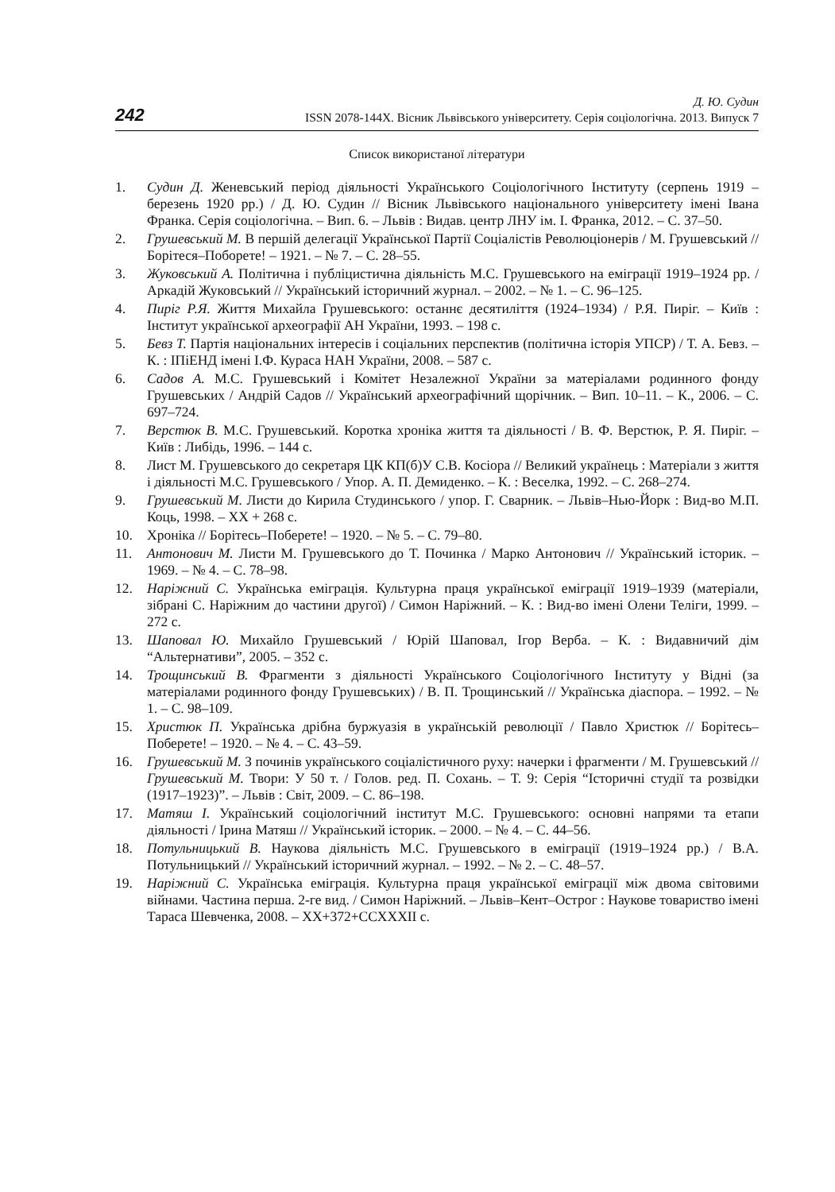242
Д. Ю. Судин
ISSN 2078-144X. Вісник Львівського університету. Серія соціологічна. 2013. Випуск 7
Список використаної літератури
1. Судин Д. Женевський період діяльності Українського Соціологічного Інституту (серпень 1919 – березень 1920 рр.) / Д. Ю. Судин // Вісник Львівського національного університету імені Івана Франка. Серія соціологічна. – Вип. 6. – Львів : Видав. центр ЛНУ ім. І. Франка, 2012. – С. 37–50.
2. Грушевський М. В першій делегації Української Партії Соціалістів Революціонерів / М. Грушевський // Борітеся–Поборете! – 1921. – № 7. – С. 28–55.
3. Жуковський А. Політична і публіцистична діяльність М.С. Грушевського на еміграції 1919–1924 рр. / Аркадій Жуковський // Український історичний журнал. – 2002. – № 1. – С. 96–125.
4. Пиріг Р.Я. Життя Михайла Грушевського: останнє десятиліття (1924–1934) / Р.Я. Пиріг. – Київ : Інститут української археографії АН України, 1993. – 198 с.
5. Бевз Т. Партія національних інтересів і соціальних перспектив (політична історія УПСР) / Т. А. Бевз. – К. : ІПіЕНД імені І.Ф. Кураса НАН України, 2008. – 587 с.
6. Садов А. М.С. Грушевський і Комітет Незалежної України за матеріалами родинного фонду Грушевських / Андрій Садов // Український археографічний щорічник. – Вип. 10–11. – К., 2006. – С. 697–724.
7. Верстюк В. М.С. Грушевський. Коротка хроніка життя та діяльності / В. Ф. Верстюк, Р. Я. Пиріг. – Київ : Либідь, 1996. – 144 с.
8. Лист М. Грушевського до секретаря ЦК КП(б)У С.В. Косіора // Великий українець : Матеріали з життя і діяльності М.С. Грушевського / Упор. А. П. Демиденко. – К. : Веселка, 1992. – С. 268–274.
9. Грушевський М. Листи до Кирила Студинського / упор. Г. Сварник. – Львів–Нью-Йорк : Вид-во М.П. Коць, 1998. – XX + 268 с.
10. Хроніка // Борітесь–Поберете! – 1920. – № 5. – С. 79–80.
11. Антонович М. Листи М. Грушевського до Т. Починка / Марко Антонович // Український історик. – 1969. – № 4. – С. 78–98.
12. Наріжний С. Українська еміграція. Культурна праця української еміграції 1919–1939 (матеріали, зібрані С. Наріжним до частини другої) / Симон Наріжний. – К. : Вид-во імені Олени Теліги, 1999. – 272 с.
13. Шаповал Ю. Михайло Грушевський / Юрій Шаповал, Ігор Верба. – К. : Видавничий дім “Альтернативи”, 2005. – 352 с.
14. Трощинський В. Фрагменти з діяльності Українського Соціологічного Інституту у Відні (за матеріалами родинного фонду Грушевських) / В. П. Трощинський // Українська діаспора. – 1992. – № 1. – С. 98–109.
15. Христюк П. Українська дрібна буржуазія в українській революції / Павло Христюк // Борітесь–Поберете! – 1920. – № 4. – С. 43–59.
16. Грушевський М. З починів українського соціалістичного руху: начерки і фрагменти / М. Грушевський // Грушевський М. Твори: У 50 т. / Голов. ред. П. Сохань. – Т. 9: Серія “Історичні студії та розвідки (1917–1923)”. – Львів : Світ, 2009. – С. 86–198.
17. Матяш І. Український соціологічний інститут М.С. Грушевського: основні напрями та етапи діяльності / Ірина Матяш // Український історик. – 2000. – № 4. – С. 44–56.
18. Потульницький В. Наукова діяльність М.С. Грушевського в еміграції (1919–1924 рр.) / В.А. Потульницький // Український історичний журнал. – 1992. – № 2. – С. 48–57.
19. Наріжний С. Українська еміграція. Культурна праця української еміграції між двома світовими війнами. Частина перша. 2-ге вид. / Симон Наріжний. – Львів–Кент–Острог : Наукове товариство імені Тараса Шевченка, 2008. – XX+372+CCXXXII с.